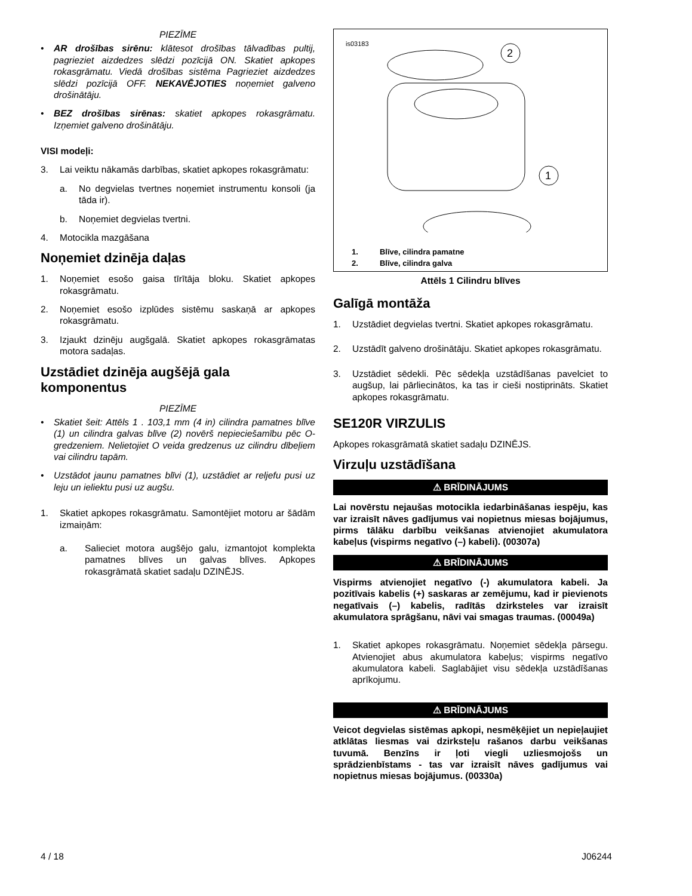PIEZĪME
• AR drošības sirēnu: klātesot drošības tālvadības pultij, pagrieziet aizdedzes slēdzi pozīcijā ON. Skatiet apkopes rokasgrāmatu. Viedā drošības sistēma Pagrieziet aizdedzes slēdzi pozīcijā OFF. NEKAVĒJOTIES noņemiet galveno drošinātāju.
• BEZ drošības sirēnas: skatiet apkopes rokasgrāmatu. Izņemiet galveno drošinātāju.
VISI modeļi:
3. Lai veiktu nākamās darbības, skatiet apkopes rokasgrāmatu:
a. No degvielas tvertnes noņemiet instrumentu konsoli (ja tāda ir).
b. Noņemiet degvielas tvertni.
4. Motocikla mazgāšana
Noņemiet dzinēja daļas
1. Noņemiet esošo gaisa tīrītāja bloku. Skatiet apkopes rokasgrāmatu.
2. Noņemiet esošo izplūdes sistēmu saskaņā ar apkopes rokasgrāmatu.
3. Izjaukt dzinēju augšgalā. Skatiet apkopes rokasgrāmatas motora sadaļas.
Uzstādiet dzinēja augšējā gala komponentus
PIEZĪME
• Skatiet šeit: Attēls 1 . 103,1 mm (4 in) cilindra pamatnes blīve (1) un cilindra galvas blīve (2) novērš nepieciešamību pēc O-gredzeniem. Nelietojiet O veida gredzenus uz cilindru dībeļiem vai cilindru tapām.
• Uzstādot jaunu pamatnes blīvi (1), uzstādiet ar reljefu pusi uz leju un ieliektu pusi uz augšu.
1. Skatiet apkopes rokasgrāmatu. Samontējiet motoru ar šādām izmaiņām:
a. Salieciet motora augšējo galu, izmantojot komplekta pamatnes blīves un galvas blīves. Apkopes rokasgrāmatā skatiet sadaļu DZINĒJS.
is03183
2
1
1. Blīve, cilindra pamatne
2. Blīve, cilindra galva
Attēls 1 Cilindru blīves
Galīgā montāža
1. Uzstādiet degvielas tvertni. Skatiet apkopes rokasgrāmatu.
2. Uzstādīt galveno drošinātāju. Skatiet apkopes rokasgrāmatu.
3. Uzstādiet sēdekli. Pēc sēdekļa uzstādīšanas pavelciet to augšup, lai pārliecinātos, ka tas ir cieši nostiprināts. Skatiet apkopes rokasgrāmatu.
SE120R VIRZULIS
Apkopes rokasgrāmatā skatiet sadaļu DZINĒJS.
Virzuļu uzstādīšana
⚠ BRĪDINĀJUMS
Lai novērstu nejaušas motocikla iedarbināšanas iespēju, kas var izraisīt nāves gadījumus vai nopietnus miesas bojājumus, pirms tālāku darbību veikšanas atvienojiet akumulatora kabeļus (vispirms negatīvo (–) kabeli). (00307a)
⚠ BRĪDINĀJUMS
Vispirms atvienojiet negatīvo (-) akumulatora kabeli. Ja pozitīvais kabelis (+) saskaras ar zemējumu, kad ir pievienots negatīvais (–) kabelis, radītās dzirksteles var izraisīt akumulatora sprāgšanu, nāvi vai smagas traumas. (00049a)
1. Skatiet apkopes rokasgrāmatu. Noņemiet sēdekļa pārsegu. Atvienojiet abus akumulatora kabeļus; vispirms negatīvo akumulatora kabeli. Saglabājiet visu sēdekļa uzstādīšanas aprīkojumu.
⚠ BRĪDINĀJUMS
Veicot degvielas sistēmas apkopi, nesmēķējiet un nepieļaujiet atklātas liesmas vai dzirksteļu rašanos darbu veikšanas tuvumā. Benzīns ir ļoti viegli uzliesmojošs un sprādzienbīstams - tas var izraisīt nāves gadījumus vai nopietnus miesas bojājumus. (00330a)
4 / 18 J06244